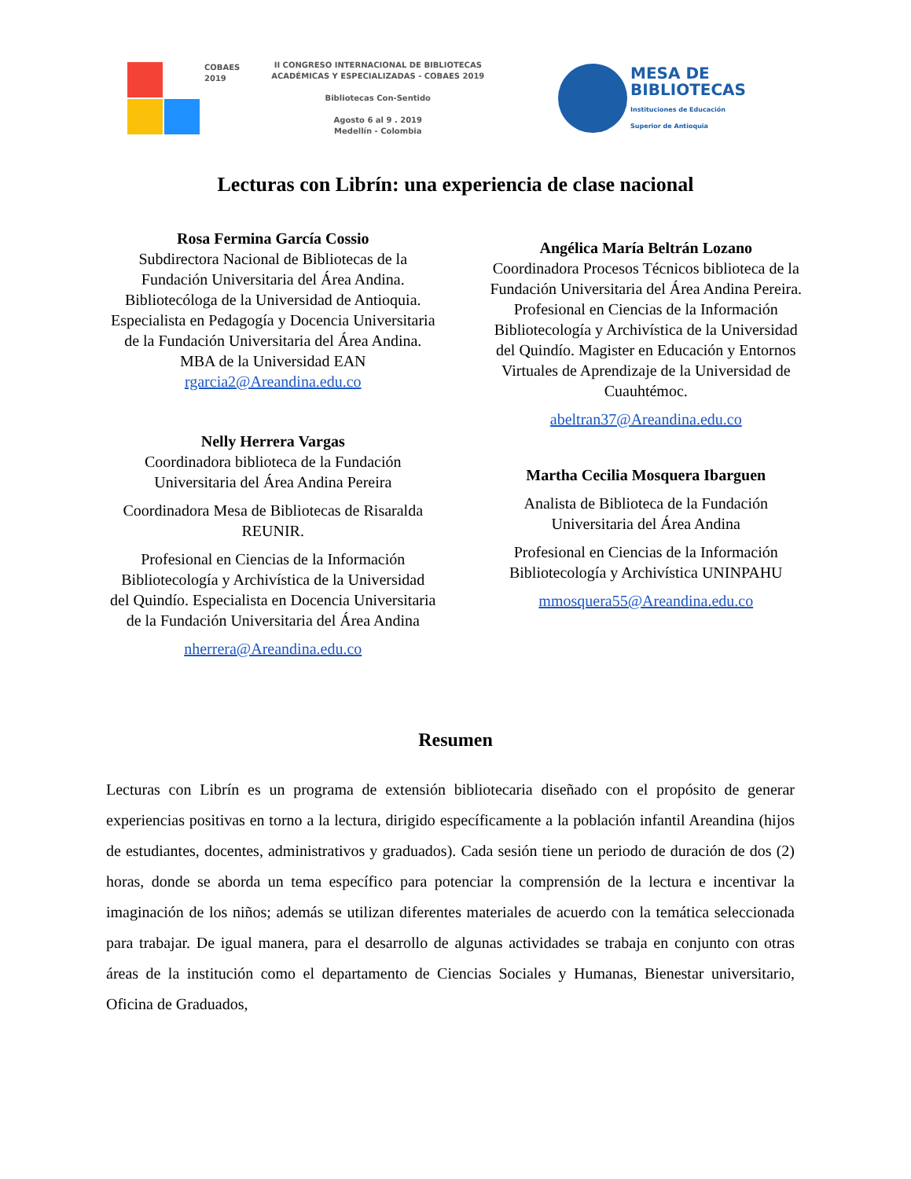COBAES
2019
II CONGRESO INTERNACIONAL DE BIBLIOTECAS
ACADÉMICAS Y ESPECIALIZADAS - COBAES 2019
Bibliotecas Con-Sentido
Agosto 6 al 9 . 2019
Medellín - Colombia
MESA DE
BIBLIOTECAS
Instituciones de Educación
Superior de Antioquia
Lecturas con Librín: una experiencia de clase nacional
Rosa Fermina García Cossio
Subdirectora Nacional de Bibliotecas de la Fundación Universitaria del Área Andina. Bibliotecóloga de la Universidad de Antioquia. Especialista en Pedagogía y Docencia Universitaria de la Fundación Universitaria del Área Andina. MBA de la Universidad EAN
rgarcia2@Areandina.edu.co
Nelly Herrera Vargas
Coordinadora biblioteca de la Fundación Universitaria del Área Andina Pereira
Coordinadora Mesa de Bibliotecas de Risaralda REUNIR.
Profesional en Ciencias de la Información Bibliotecología y Archivística de la Universidad del Quindío. Especialista en Docencia Universitaria de la Fundación Universitaria del Área Andina
nherrera@Areandina.edu.co
Angélica María Beltrán Lozano
Coordinadora Procesos Técnicos biblioteca de la Fundación Universitaria del Área Andina Pereira.
Profesional en Ciencias de la Información Bibliotecología y Archivística de la Universidad del Quindío. Magister en Educación y Entornos Virtuales de Aprendizaje de la Universidad de Cuauhtémoc.
abeltran37@Areandina.edu.co
Martha Cecilia Mosquera Ibarguen
Analista de Biblioteca de la Fundación Universitaria del Área Andina
Profesional en Ciencias de la Información Bibliotecología y Archivística UNINPAHU
mmosquera55@Areandina.edu.co
Resumen
Lecturas con Librín es un programa de extensión bibliotecaria diseñado con el propósito de generar experiencias positivas en torno a la lectura, dirigido específicamente a la población infantil Areandina (hijos de estudiantes, docentes, administrativos y graduados). Cada sesión tiene un periodo de duración de dos (2) horas, donde se aborda un tema específico para potenciar la comprensión de la lectura e incentivar la imaginación de los niños; además se utilizan diferentes materiales de acuerdo con la temática seleccionada para trabajar. De igual manera, para el desarrollo de algunas actividades se trabaja en conjunto con otras áreas de la institución como el departamento de Ciencias Sociales y Humanas, Bienestar universitario, Oficina de Graduados,